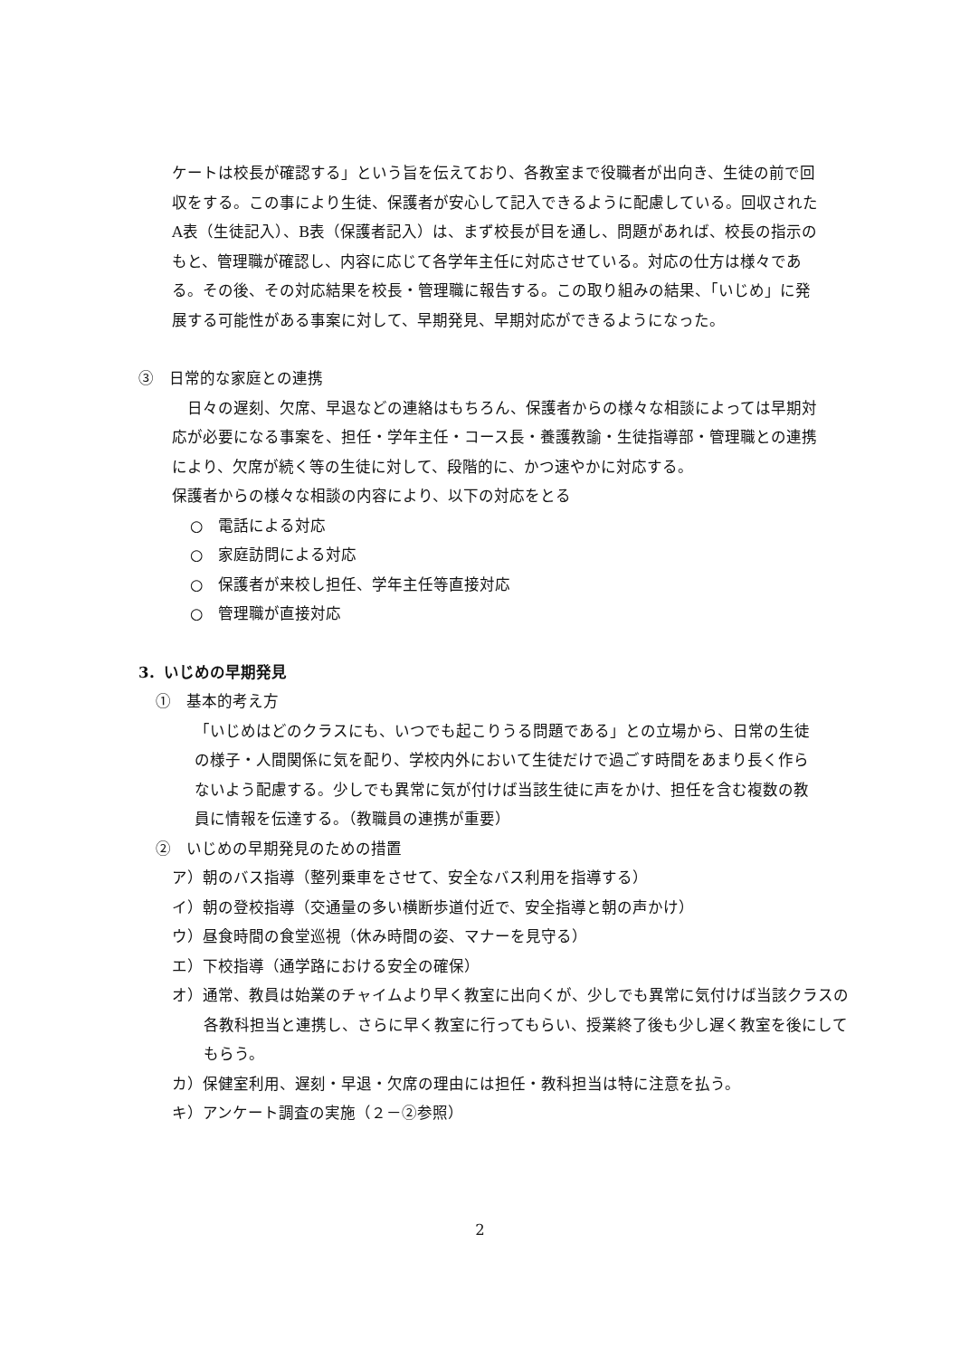ケートは校長が確認する」という旨を伝えており、各教室まで役職者が出向き、生徒の前で回収をする。この事により生徒、保護者が安心して記入できるように配慮している。回収されたA表（生徒記入）、B表（保護者記入）は、まず校長が目を通し、問題があれば、校長の指示のもと、管理職が確認し、内容に応じて各学年主任に対応させている。対応の仕方は様々である。その後、その対応結果を校長・管理職に報告する。この取り組みの結果、「いじめ」に発展する可能性がある事案に対して、早期発見、早期対応ができるようになった。
③　日常的な家庭との連携
　日々の遅刻、欠席、早退などの連絡はもちろん、保護者からの様々な相談によっては早期対応が必要になる事案を、担任・学年主任・コース長・養護教諭・生徒指導部・管理職との連携により、欠席が続く等の生徒に対して、段階的に、かつ速やかに対応する。
保護者からの様々な相談の内容により、以下の対応をとる
○　電話による対応
○　家庭訪問による対応
○　保護者が来校し担任、学年主任等直接対応
○　管理職が直接対応
3．いじめの早期発見
①　基本的考え方
「いじめはどのクラスにも、いつでも起こりうる問題である」との立場から、日常の生徒の様子・人間関係に気を配り、学校内外において生徒だけで過ごす時間をあまり長く作らないよう配慮する。少しでも異常に気が付けば当該生徒に声をかけ、担任を含む複数の教員に情報を伝達する。（教職員の連携が重要）
②　いじめの早期発見のための措置
ア）朝のバス指導（整列乗車をさせて、安全なバス利用を指導する）
イ）朝の登校指導（交通量の多い横断歩道付近で、安全指導と朝の声かけ）
ウ）昼食時間の食堂巡視（休み時間の姿、マナーを見守る）
エ）下校指導（通学路における安全の確保）
オ）通常、教員は始業のチャイムより早く教室に出向くが、少しでも異常に気付けば当該クラスの各教科担当と連携し、さらに早く教室に行ってもらい、授業終了後も少し遅く教室を後にしてもらう。
カ）保健室利用、遅刻・早退・欠席の理由には担任・教科担当は特に注意を払う。
キ）アンケート調査の実施（２－②参照）
2